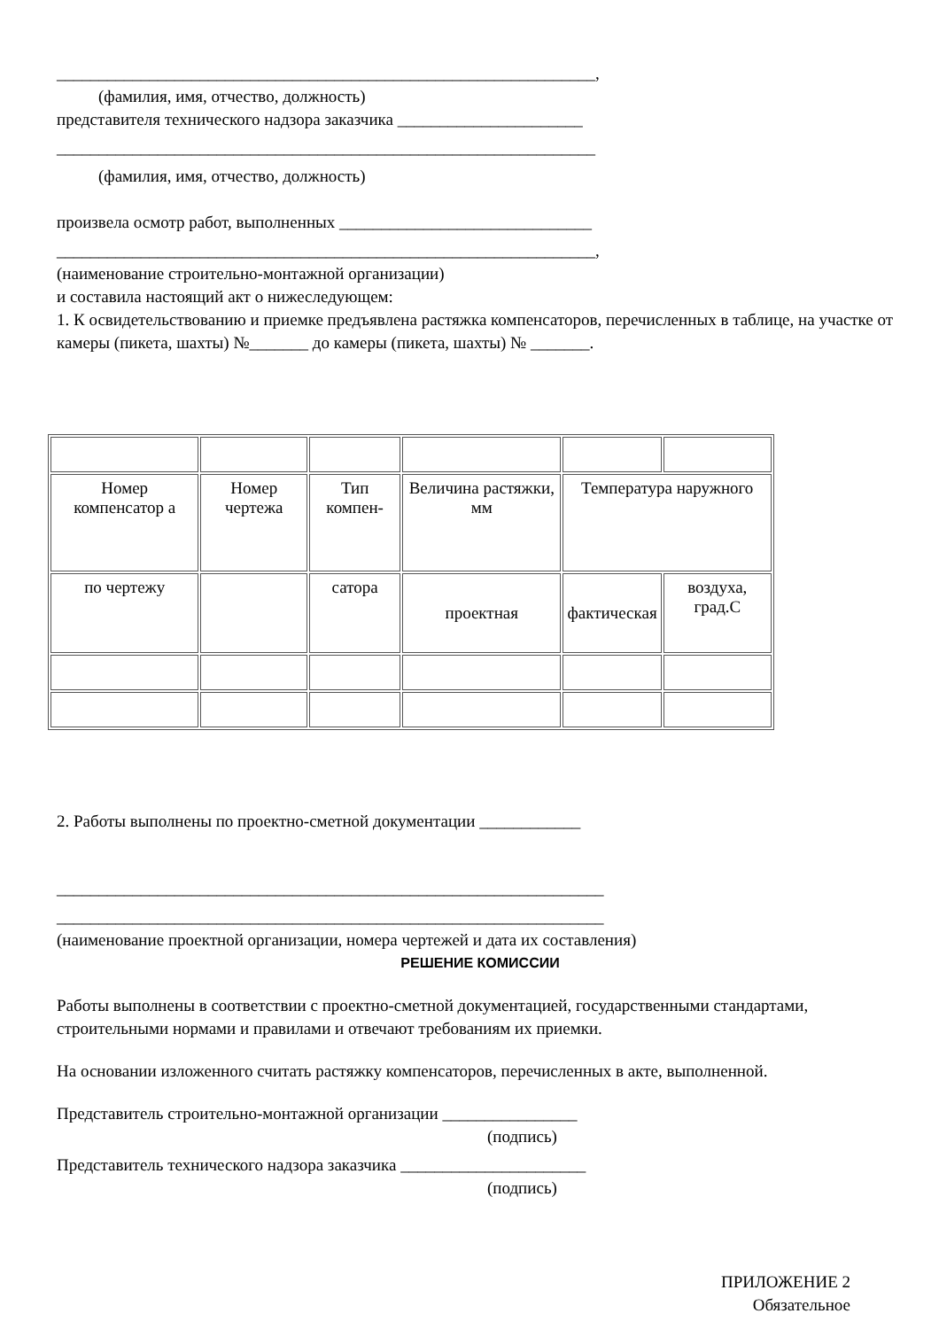________________________________________________________________,
(фамилия, имя, отчество, должность)
представителя технического надзора заказчика ______________________
________________________________________________________________
(фамилия, имя, отчество, должность)
произвела осмотр работ, выполненных ______________________________
________________________________________________________________,
(наименование строительно-монтажной организации)
и составила настоящий акт о нижеследующем:
1. К освидетельствованию и приемке предъявлена растяжка компенсаторов, перечисленных в таблице, на участке от камеры (пикета, шахты) №_______ до камеры (пикета, шахты) № _______.
| Номер компенсатор а | Номер чертежа | Тип компен- | Величина растяжки, мм | Температура наружного | |
| по чертежу | | сатора | проектная | фактическая | воздуха, град.С |
2. Работы выполнены по проектно-сметной документации ____________
_________________________________________________________________
_________________________________________________________________
(наименование проектной организации, номера чертежей и дата их составления)
РЕШЕНИЕ КОМИССИИ
Работы выполнены в соответствии с проектно-сметной документацией, государственными стандартами, строительными нормами и правилами и отвечают требованиям их приемки.
На основании изложенного считать растяжку компенсаторов, перечисленных в акте, выполненной.
Представитель строительно-монтажной организации ________________
(подпись)
Представитель технического надзора заказчика ______________________
(подпись)
ПРИЛОЖЕНИЕ 2
Обязательное